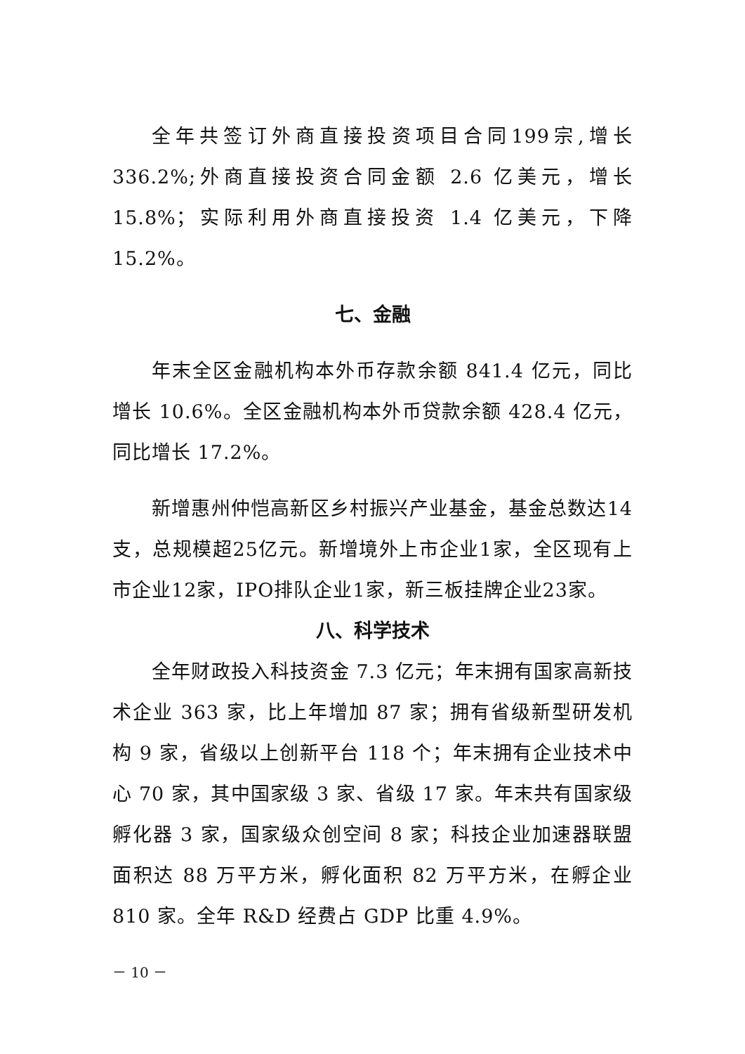全年共签订外商直接投资项目合同199宗,增长336.2%;外商直接投资合同金额 2.6 亿美元，增长 15.8%；实际利用外商直接投资 1.4 亿美元，下降 15.2%。
七、金融
年末全区金融机构本外币存款余额 841.4 亿元，同比增长 10.6%。全区金融机构本外币贷款余额 428.4 亿元，同比增长 17.2%。
新增惠州仲恺高新区乡村振兴产业基金，基金总数达14支，总规模超25亿元。新增境外上市企业1家，全区现有上市企业12家，IPO排队企业1家，新三板挂牌企业23家。
八、科学技术
全年财政投入科技资金 7.3 亿元；年末拥有国家高新技术企业 363 家，比上年增加 87 家；拥有省级新型研发机构 9 家，省级以上创新平台 118 个；年末拥有企业技术中心 70 家，其中国家级 3 家、省级 17 家。年末共有国家级孵化器 3 家，国家级众创空间 8 家；科技企业加速器联盟面积达 88 万平方米，孵化面积 82 万平方米，在孵企业 810 家。全年 R&D 经费占 GDP 比重 4.9%。
－ 10 －